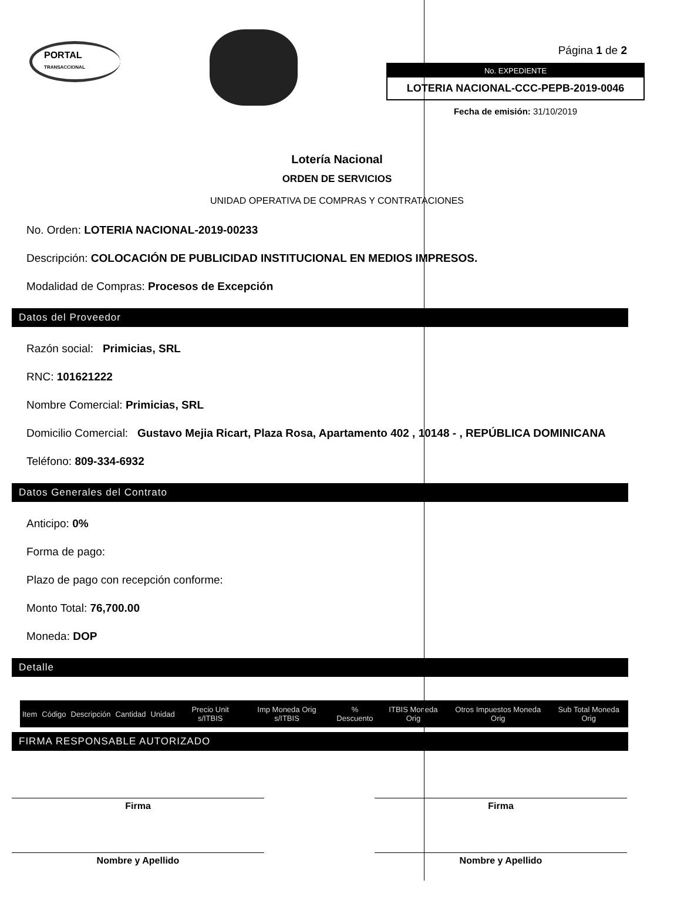PORTAL
TRANSACCIONAL
Página 1 de 2
No. EXPEDIENTE
LOTERIA NACIONAL-CCC-PEPB-2019-0046
Fecha de emisión: 31/10/2019
Lotería Nacional
ORDEN DE SERVICIOS
UNIDAD OPERATIVA DE COMPRAS Y CONTRATACIONES
No. Orden: LOTERIA NACIONAL-2019-00233
Descripción: COLOCACIÓN DE PUBLICIDAD INSTITUCIONAL EN MEDIOS IMPRESOS.
Modalidad de Compras: Procesos de Excepción
Datos del Proveedor
Razón social: Primicias, SRL
RNC: 101621222
Nombre Comercial: Primicias, SRL
Domicilio Comercial: Gustavo Mejia Ricart, Plaza Rosa, Apartamento 402 , 10148 - , REPÚBLICA DOMINICANA
Teléfono: 809-334-6932
Datos Generales del Contrato
Anticipo: 0%
Forma de pago:
Plazo de pago con recepción conforme:
Monto Total: 76,700.00
Moneda: DOP
Detalle
| Item | Código | Descripción | Cantidad | Unidad | Precio Unit s/ITBIS | Imp Moneda Orig s/ITBIS | % Descuento | ITBIS Moneda Orig | Otros Impuestos Moneda Orig | Sub Total Moneda Orig |
| --- | --- | --- | --- | --- | --- | --- | --- | --- | --- | --- |
FIRMA RESPONSABLE AUTORIZADO
Firma
Nombre y Apellido
Firma
Nombre y Apellido